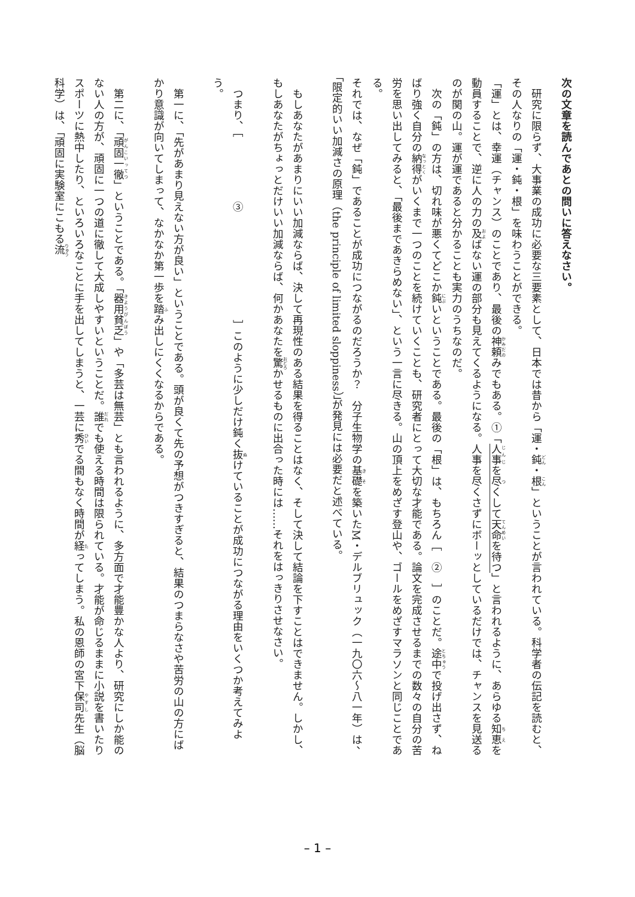次の文章を読んであとの問いに答えなさい。
　研究に限らず、大事業の成功に必要な三要素として、日本では昔から「運・鈍・根」ということが言われている。科学者の伝記を読むと、その人なりの「運・鈍・根」を味わうことができる。
「運」とは、幸運（チャンス）のことであり、最後の神頼みでもある。①「人事を尽くして天命を待つ」と言われるように、あらゆる知恵を動員することで、逆に人の力の及ばない運の部分も見えてくるようになる。人事を尽くさずにボーッとしているだけでは、チャンスを見送るのが関の山。運が運であると分かることも実力のうちなのだ。
　次の「鈍」の方は、切れ味が悪くてどこか鈍いということである。最後の「根」は、もちろん［　②　］のことだ。途中で投げ出さず、ねばり強く自分の納得がいくまで一つのことを続けていくことも、研究者にとって大切な才能である。論文を完成させるまでの数々の自分の苦労を思い出してみると、「最後まであきらめない」、という一言に尽きる。山の頂上をめざす登山や、ゴールをめざすマラソンと同じことである。
それでは、なぜ「鈍」であることが成功につながるのだろうか？　分子生物学の基礎を築いたM・デルブリュック（一九〇六～八一年）は、「限定的いい加減さの原理（the principle of limited sloppiness）」が発見には必要だと述べている。
　もしあなたがあまりにいい加減ならば、決して再現性のある結果を得ることはなく、そして決して結論を下すことはできません。しかし、もしあなたがちょっとだけいい加減ならば、何かあなたを驚かせるものに出合った時には……それをはっきりさせなさい。
　つまり、［　　　　　　③　　　　　　　　　　］このように少しだけ鈍く抜けていることが成功につながる理由をいくつか考えてみよう。
　第一に、「先があまり見えない方が良い」ということである。頭が良くて先の予想がつきすぎると、結果のつまらなさや苦労の山の方にばかり意識が向いてしまって、なかなか第一歩を踏み出しにくくなるからである。
　第二に、「頑固一徹」ということである。「器用貧乏」や「多芸は無芸」とも言われるように、多方面で才能豊かな人より、研究にしか能のない人の方が、頑固に一つの道に徹して大成しやすいということだ。誰でも使える時間は限られている。才能が命じるままに小説を書いたりスポーツに熱中したり、といろいろなことに手を出してしまうと、一芸に秀でる間もなく時間が経ってしまう。私の恩師の宮下保司先生（脳科学）は、「頑固に実験室にこもる流
– 1 –